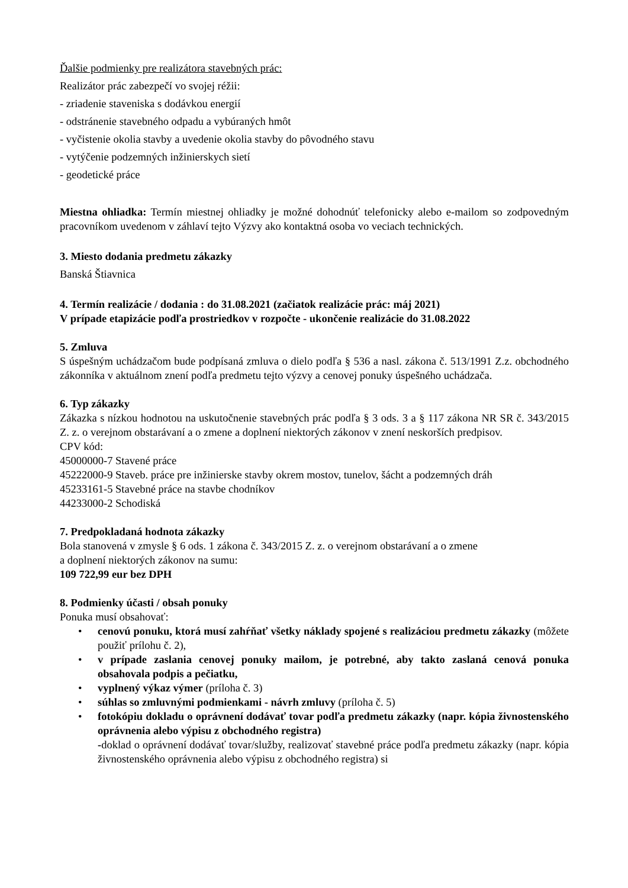Ďalšie podmienky pre realizátora stavebných prác:
Realizátor prác zabezpečí vo svojej réžii:
- zriadenie staveniska s dodávkou energií
- odstránenie stavebného odpadu a vybúraných hmôt
- vyčistenie okolia stavby a uvedenie okolia stavby do pôvodného stavu
- vytýčenie podzemných inžinierskych sietí
- geodetické práce
Miestna ohliadka: Termín miestnej ohliadky je možné dohodnúť telefonicky alebo e-mailom so zodpovedným pracovníkom uvedenom v záhlaví tejto Výzvy ako kontaktná osoba vo veciach technických.
3. Miesto dodania predmetu zákazky
Banská Štiavnica
4. Termín realizácie / dodania : do 31.08.2021 (začiatok realizácie prác: máj 2021)
V prípade etapizácie podľa prostriedkov v rozpočte - ukončenie realizácie do 31.08.2022
5. Zmluva
S úspešným uchádzačom bude podpísaná zmluva o dielo podľa § 536 a nasl. zákona č. 513/1991 Z.z. obchodného zákonníka v aktuálnom znení podľa predmetu tejto výzvy a cenovej ponuky úspešného uchádzača.
6. Typ zákazky
Zákazka s nízkou hodnotou na uskutočnenie stavebných prác podľa § 3 ods. 3 a § 117 zákona NR SR č. 343/2015 Z. z. o verejnom obstarávaní a o zmene a doplnení niektorých zákonov v znení neskorších predpisov.
CPV kód:
45000000-7 Stavené práce
45222000-9 Staveb. práce pre inžinierske stavby okrem mostov, tunelov, šácht a podzemných dráh
45233161-5 Stavebné práce na stavbe chodníkov
44233000-2 Schodiská
7. Predpokladaná hodnota zákazky
Bola stanovená v zmysle § 6 ods. 1 zákona č. 343/2015 Z. z. o verejnom obstarávaní a o zmene
a doplnení niektorých zákonov na sumu:
109 722,99 eur bez DPH
8. Podmienky účasti / obsah ponuky
Ponuka musí obsahovať:
• cenovú ponuku, ktorá musí zahŕňať všetky náklady spojené s realizáciou predmetu zákazky (môžete použiť prílohu č. 2),
• v prípade zaslania cenovej ponuky mailom, je potrebné, aby takto zaslaná cenová ponuka obsahovala podpis a pečiatku,
• vyplnený výkaz výmer (príloha č. 3)
• súhlas so zmluvnými podmienkami - návrh zmluvy (príloha č. 5)
• fotokópiu dokladu o oprávnení dodávať tovar podľa predmetu zákazky (napr. kópia živnostenského oprávnenia alebo výpisu z obchodného registra)
-doklad o oprávnení dodávať tovar/služby, realizovať stavebné práce podľa predmetu zákazky (napr. kópia živnostenského oprávnenia alebo výpisu z obchodného registra) si